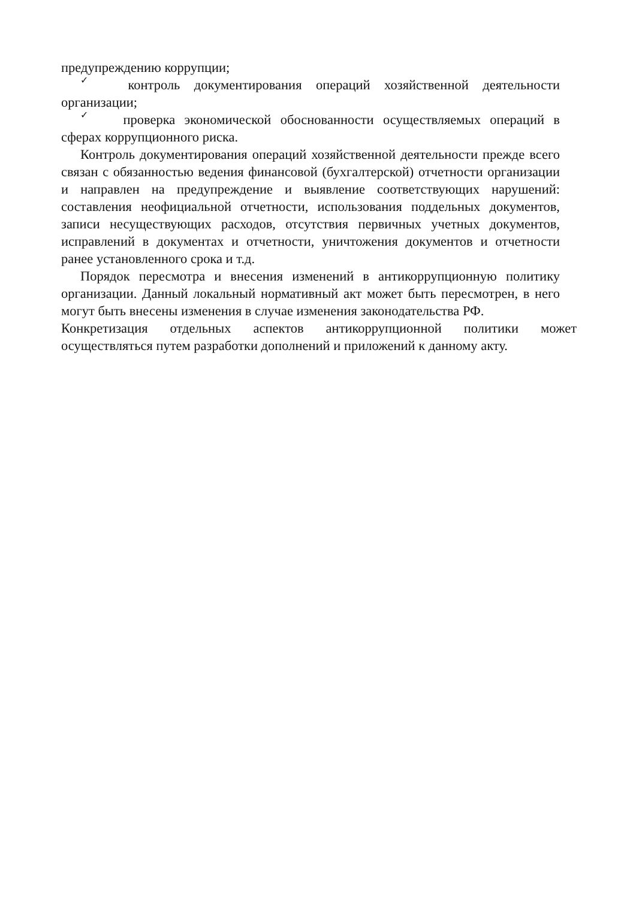предупреждению коррупции;
✓ контроль документирования операций хозяйственной деятельности организации;
✓ проверка экономической обоснованности осуществляемых операций в сферах коррупционного риска.
Контроль документирования операций хозяйственной деятельности прежде всего связан с обязанностью ведения финансовой (бухгалтерской) отчетности организации и направлен на предупреждение и выявление соответствующих нарушений: составления неофициальной отчетности, использования поддельных документов, записи несуществующих расходов, отсутствия первичных учетных документов, исправлений в документах и отчетности, уничтожения документов и отчетности ранее установленного срока и т.д.
Порядок пересмотра и внесения изменений в антикоррупционную политику организации. Данный локальный нормативный акт может быть пересмотрен, в него могут быть внесены изменения в случае изменения законодательства РФ.
Конкретизация отдельных аспектов антикоррупционной политики может осуществляться путем разработки дополнений и приложений к данному акту.